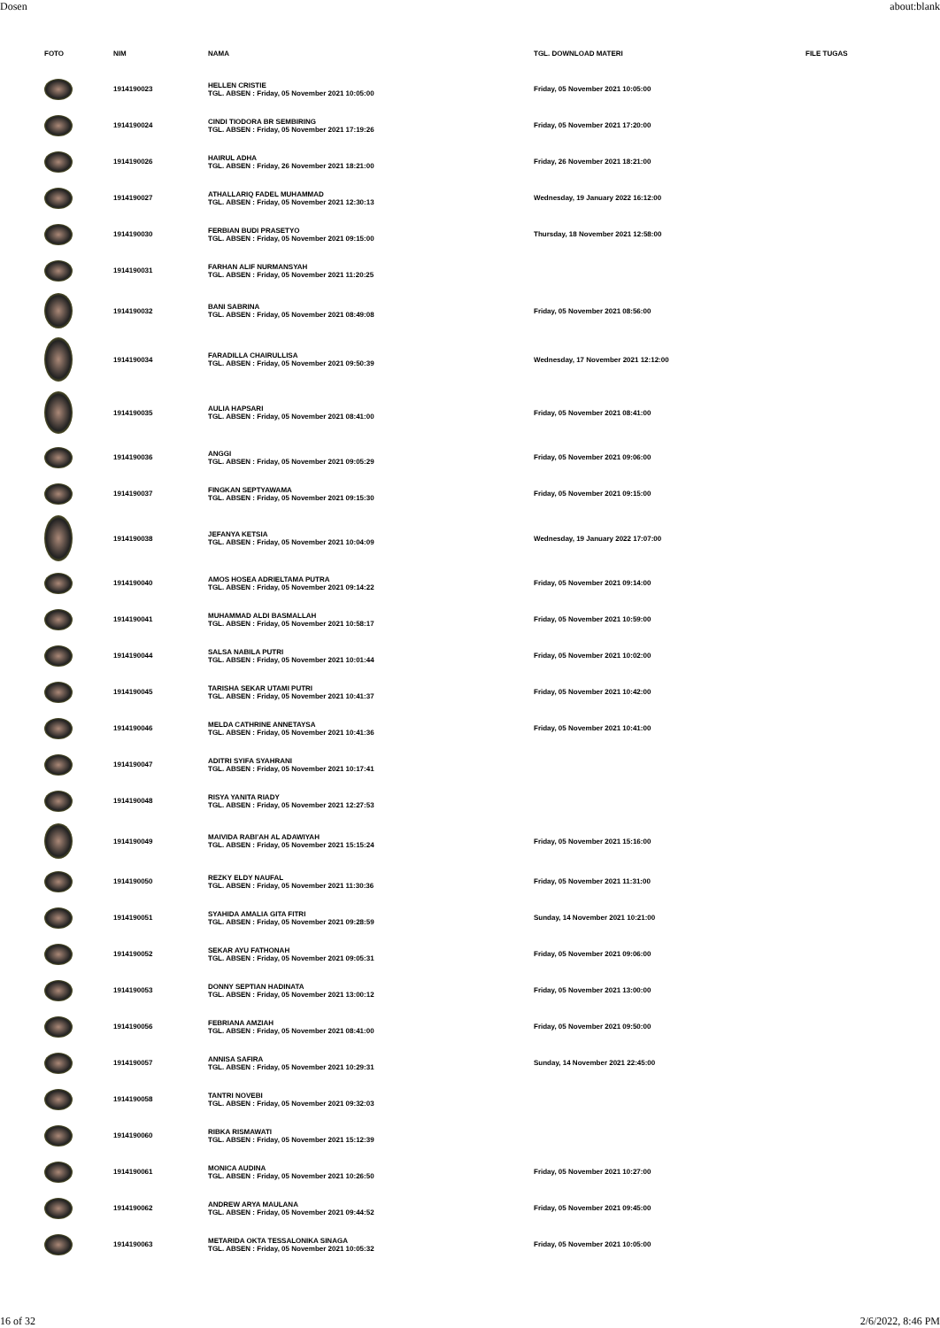Dosen about:blank
| FOTO | NIM | NAMA | TGL. DOWNLOAD MATERI | FILE TUGAS |
| --- | --- | --- | --- | --- |
| | 1914190023 | HELLEN CRISTIE TGL. ABSEN : Friday, 05 November 2021 10:05:00 | Friday, 05 November 2021 10:05:00 | |
| | 1914190024 | CINDI TIODORA BR SEMBIRING TGL. ABSEN : Friday, 05 November 2021 17:19:26 | Friday, 05 November 2021 17:20:00 | |
| | 1914190026 | HAIRUL ADHA TGL. ABSEN : Friday, 26 November 2021 18:21:00 | Friday, 26 November 2021 18:21:00 | |
| | 1914190027 | ATHALLARIQ FADEL MUHAMMAD TGL. ABSEN : Friday, 05 November 2021 12:30:13 | Wednesday, 19 January 2022 16:12:00 | |
| | 1914190030 | FERBIAN BUDI PRASETYO TGL. ABSEN : Friday, 05 November 2021 09:15:00 | Thursday, 18 November 2021 12:58:00 | |
| | 1914190031 | FARHAN ALIF NURMANSYAH TGL. ABSEN : Friday, 05 November 2021 11:20:25 | | |
| | 1914190032 | BANI SABRINA TGL. ABSEN : Friday, 05 November 2021 08:49:08 | Friday, 05 November 2021 08:56:00 | |
| | 1914190034 | FARADILLA CHAIRULLISA TGL. ABSEN : Friday, 05 November 2021 09:50:39 | Wednesday, 17 November 2021 12:12:00 | |
| | 1914190035 | AULIA HAPSARI TGL. ABSEN : Friday, 05 November 2021 08:41:00 | Friday, 05 November 2021 08:41:00 | |
| | 1914190036 | ANGGI TGL. ABSEN : Friday, 05 November 2021 09:05:29 | Friday, 05 November 2021 09:06:00 | |
| | 1914190037 | FINGKAN SEPTYAWAMA TGL. ABSEN : Friday, 05 November 2021 09:15:30 | Friday, 05 November 2021 09:15:00 | |
| | 1914190038 | JEFANYA KETSIA TGL. ABSEN : Friday, 05 November 2021 10:04:09 | Wednesday, 19 January 2022 17:07:00 | |
| | 1914190040 | AMOS HOSEA ADRIELTAMA PUTRA TGL. ABSEN : Friday, 05 November 2021 09:14:22 | Friday, 05 November 2021 09:14:00 | |
| | 1914190041 | MUHAMMAD ALDI BASMALLAH TGL. ABSEN : Friday, 05 November 2021 10:58:17 | Friday, 05 November 2021 10:59:00 | |
| | 1914190044 | SALSA NABILA PUTRI TGL. ABSEN : Friday, 05 November 2021 10:01:44 | Friday, 05 November 2021 10:02:00 | |
| | 1914190045 | TARISHA SEKAR UTAMI PUTRI TGL. ABSEN : Friday, 05 November 2021 10:41:37 | Friday, 05 November 2021 10:42:00 | |
| | 1914190046 | MELDA CATHRINE ANNETAYSA TGL. ABSEN : Friday, 05 November 2021 10:41:36 | Friday, 05 November 2021 10:41:00 | |
| | 1914190047 | ADITRI SYIFA SYAHRANI TGL. ABSEN : Friday, 05 November 2021 10:17:41 | | |
| | 1914190048 | RISYA YANITA RIADY TGL. ABSEN : Friday, 05 November 2021 12:27:53 | | |
| | 1914190049 | MAIVIDA RABI'AH AL ADAWIYAH TGL. ABSEN : Friday, 05 November 2021 15:15:24 | Friday, 05 November 2021 15:16:00 | |
| | 1914190050 | REZKY ELDY NAUFAL TGL. ABSEN : Friday, 05 November 2021 11:30:36 | Friday, 05 November 2021 11:31:00 | |
| | 1914190051 | SYAHIDA AMALIA GITA FITRI TGL. ABSEN : Friday, 05 November 2021 09:28:59 | Sunday, 14 November 2021 10:21:00 | |
| | 1914190052 | SEKAR AYU FATHONAH TGL. ABSEN : Friday, 05 November 2021 09:05:31 | Friday, 05 November 2021 09:06:00 | |
| | 1914190053 | DONNY SEPTIAN HADINATA TGL. ABSEN : Friday, 05 November 2021 13:00:12 | Friday, 05 November 2021 13:00:00 | |
| | 1914190056 | FEBRIANA AMZIAH TGL. ABSEN : Friday, 05 November 2021 08:41:00 | Friday, 05 November 2021 09:50:00 | |
| | 1914190057 | ANNISA SAFIRA TGL. ABSEN : Friday, 05 November 2021 10:29:31 | Sunday, 14 November 2021 22:45:00 | |
| | 1914190058 | TANTRI NOVEBI TGL. ABSEN : Friday, 05 November 2021 09:32:03 | | |
| | 1914190060 | RIBKA RISMAWATI TGL. ABSEN : Friday, 05 November 2021 15:12:39 | | |
| | 1914190061 | MONICA AUDINA TGL. ABSEN : Friday, 05 November 2021 10:26:50 | Friday, 05 November 2021 10:27:00 | |
| | 1914190062 | ANDREW ARYA MAULANA TGL. ABSEN : Friday, 05 November 2021 09:44:52 | Friday, 05 November 2021 09:45:00 | |
| | 1914190063 | METARIDA OKTA TESSALONIKA SINAGA TGL. ABSEN : Friday, 05 November 2021 10:05:32 | Friday, 05 November 2021 10:05:00 | |
16 of 32 2/6/2022, 8:46 PM